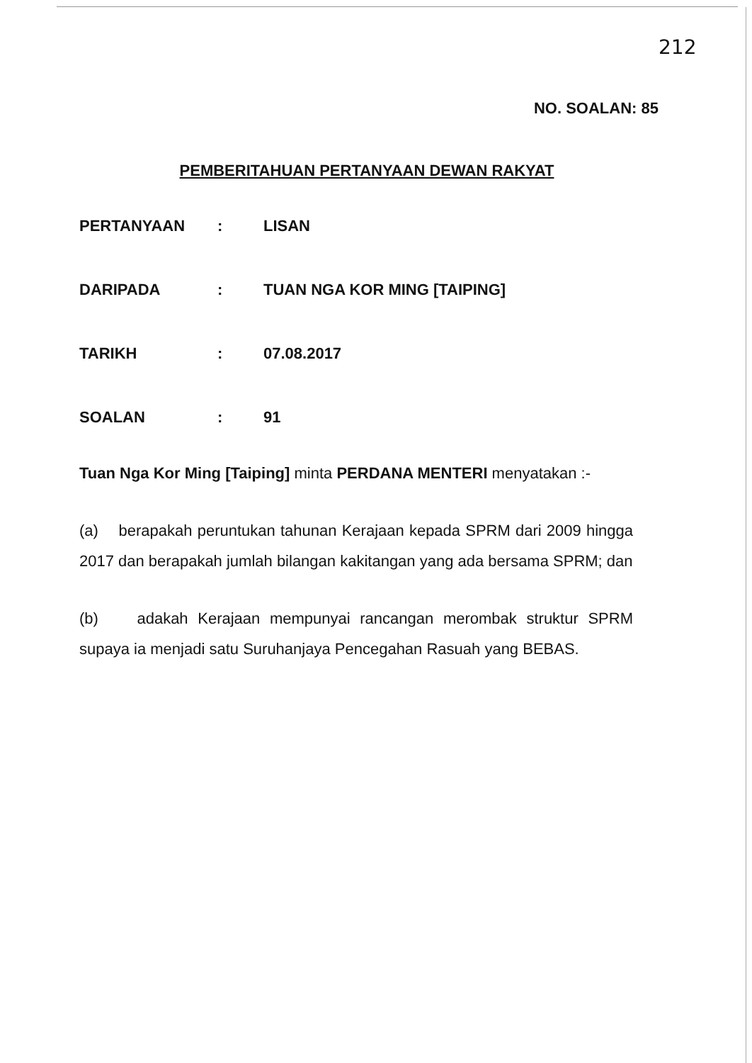212
NO. SOALAN: 85
PEMBERITAHUAN PERTANYAAN DEWAN RAKYAT
| PERTANYAAN | : | LISAN |
| DARIPADA | : | TUAN NGA KOR MING [TAIPING] |
| TARIKH | : | 07.08.2017 |
| SOALAN | : | 91 |
Tuan Nga Kor Ming [Taiping] minta PERDANA MENTERI menyatakan :-
(a) berapakah peruntukan tahunan Kerajaan kepada SPRM dari 2009 hingga 2017 dan berapakah jumlah bilangan kakitangan yang ada bersama SPRM; dan
(b) adakah Kerajaan mempunyai rancangan merombak struktur SPRM supaya ia menjadi satu Suruhanjaya Pencegahan Rasuah yang BEBAS.